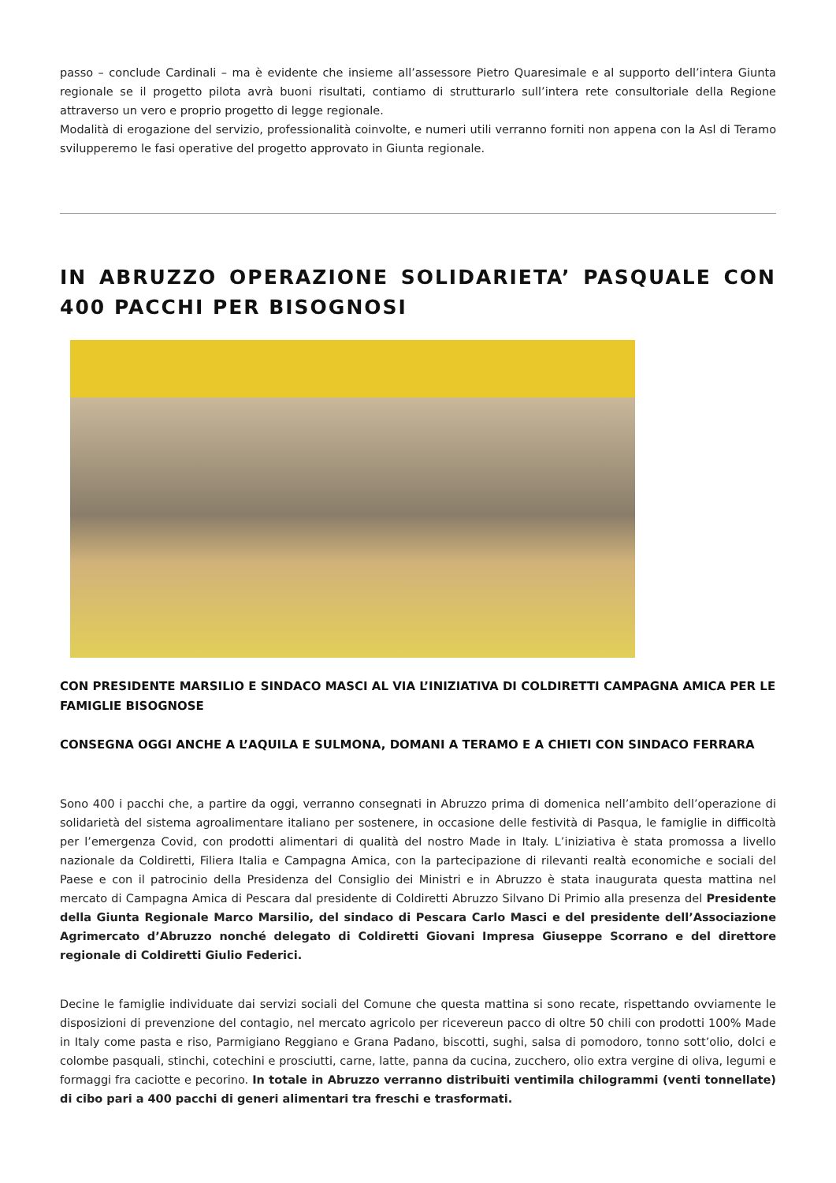passo – conclude Cardinali – ma è evidente che insieme all’assessore Pietro Quaresimale e al supporto dell’intera Giunta regionale se il progetto pilota avrà buoni risultati, contiamo di strutturarlo sull’intera rete consultoriale della Regione attraverso un vero e proprio progetto di legge regionale.
Modalità di erogazione del servizio, professionalità coinvolte, e numeri utili verranno forniti non appena con la Asl di Teramo svilupperemo le fasi operative del progetto approvato in Giunta regionale.
IN ABRUZZO OPERAZIONE SOLIDARIETA’ PASQUALE CON 400 PACCHI PER BISOGNOSI
CON PRESIDENTE MARSILIO E SINDACO MASCI AL VIA L’INIZIATIVA DI COLDIRETTI CAMPAGNA AMICA PER LE FAMIGLIE BISOGNOSE
CONSEGNA OGGI ANCHE A L’AQUILA E SULMONA, DOMANI A TERAMO E A CHIETI CON SINDACO FERRARA
Sono 400 i pacchi che, a partire da oggi, verranno consegnati in Abruzzo prima di domenica nell’ambito dell’operazione di solidarietà del sistema agroalimentare italiano per sostenere, in occasione delle festività di Pasqua, le famiglie in difficoltà per l’emergenza Covid, con prodotti alimentari di qualità del nostro Made in Italy. L’iniziativa è stata promossa a livello nazionale da Coldiretti, Filiera Italia e Campagna Amica, con la partecipazione di rilevanti realtà economiche e sociali del Paese e con il patrocinio della Presidenza del Consiglio dei Ministri e in Abruzzo è stata inaugurata questa mattina nel mercato di Campagna Amica di Pescara dal presidente di Coldiretti Abruzzo Silvano Di Primio alla presenza del Presidente della Giunta Regionale Marco Marsilio, del sindaco di Pescara Carlo Masci e del presidente dell’Associazione Agrimercato d’Abruzzo nonché delegato di Coldiretti Giovani Impresa Giuseppe Scorrano e del direttore regionale di Coldiretti Giulio Federici.
Decine le famiglie individuate dai servizi sociali del Comune che questa mattina si sono recate, rispettando ovviamente le disposizioni di prevenzione del contagio, nel mercato agricolo per ricevereun pacco di oltre 50 chili con prodotti 100% Made in Italy come pasta e riso, Parmigiano Reggiano e Grana Padano, biscotti, sughi, salsa di pomodoro, tonno sott’olio, dolci e colombe pasquali, stinchi, cotechini e prosciutti, carne, latte, panna da cucina, zucchero, olio extra vergine di oliva, legumi e formaggi fra caciotte e pecorino. In totale in Abruzzo verranno distribuiti ventimila chilogrammi (venti tonnellate) di cibo pari a 400 pacchi di generi alimentari tra freschi e trasformati.